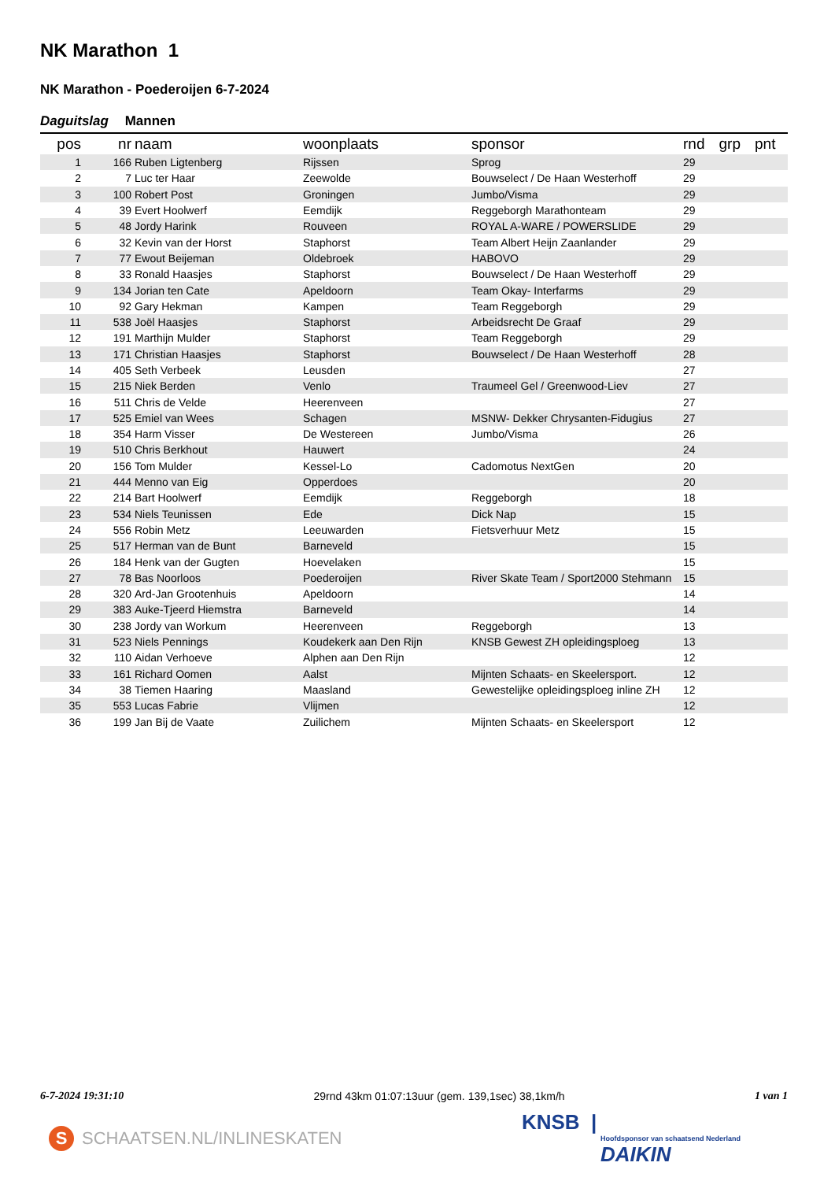NK Marathon 1
NK Marathon - Poederoijen 6-7-2024
Daguitslag Mannen
| pos | nr | naam | woonplaats | sponsor | rnd | grp | pnt |
| --- | --- | --- | --- | --- | --- | --- | --- |
| 1 | 166 | Ruben Ligtenberg | Rijssen | Sprog | 29 | | |
| 2 | 7 | Luc ter Haar | Zeewolde | Bouwselect / De Haan Westerhoff | 29 | | |
| 3 | 100 | Robert Post | Groningen | Jumbo/Visma | 29 | | |
| 4 | 39 | Evert Hoolwerf | Eemdijk | Reggeborgh Marathonteam | 29 | | |
| 5 | 48 | Jordy Harink | Rouveen | ROYAL A-WARE / POWERSLIDE | 29 | | |
| 6 | 32 | Kevin van der Horst | Staphorst | Team Albert Heijn Zaanlander | 29 | | |
| 7 | 77 | Ewout Beijeman | Oldebroek | HABOVO | 29 | | |
| 8 | 33 | Ronald Haasjes | Staphorst | Bouwselect / De Haan Westerhoff | 29 | | |
| 9 | 134 | Jorian ten Cate | Apeldoorn | Team Okay- Interfarms | 29 | | |
| 10 | 92 | Gary Hekman | Kampen | Team Reggeborgh | 29 | | |
| 11 | 538 | Joël Haasjes | Staphorst | Arbeidsrecht De Graaf | 29 | | |
| 12 | 191 | Marthijn Mulder | Staphorst | Team Reggeborgh | 29 | | |
| 13 | 171 | Christian Haasjes | Staphorst | Bouwselect / De Haan Westerhoff | 28 | | |
| 14 | 405 | Seth Verbeek | Leusden | | 27 | | |
| 15 | 215 | Niek Berden | Venlo | Traumeel Gel / Greenwood-Liev | 27 | | |
| 16 | 511 | Chris de Velde | Heerenveen | | 27 | | |
| 17 | 525 | Emiel van Wees | Schagen | MSNW- Dekker Chrysanten-Fidugius | 27 | | |
| 18 | 354 | Harm Visser | De Westereen | Jumbo/Visma | 26 | | |
| 19 | 510 | Chris Berkhout | Hauwert | | 24 | | |
| 20 | 156 | Tom Mulder | Kessel-Lo | Cadomotus NextGen | 20 | | |
| 21 | 444 | Menno van Eig | Opperdoes | | 20 | | |
| 22 | 214 | Bart Hoolwerf | Eemdijk | Reggeborgh | 18 | | |
| 23 | 534 | Niels Teunissen | Ede | Dick Nap | 15 | | |
| 24 | 556 | Robin Metz | Leeuwarden | Fietsverhuur Metz | 15 | | |
| 25 | 517 | Herman van de Bunt | Barneveld | | 15 | | |
| 26 | 184 | Henk van der Gugten | Hoevelaken | | 15 | | |
| 27 | 78 | Bas Noorloos | Poederoijen | River Skate Team / Sport2000 Stehmann | 15 | | |
| 28 | 320 | Ard-Jan Grootenhuis | Apeldoorn | | 14 | | |
| 29 | 383 | Auke-Tjeerd Hiemstra | Barneveld | | 14 | | |
| 30 | 238 | Jordy van Workum | Heerenveen | Reggeborgh | 13 | | |
| 31 | 523 | Niels Pennings | Koudekerk aan Den Rijn | KNSB Gewest ZH opleidingsploeg | 13 | | |
| 32 | 110 | Aidan Verhoeve | Alphen aan Den Rijn | | 12 | | |
| 33 | 161 | Richard Oomen | Aalst | Mijnten Schaats- en Skeelersport. | 12 | | |
| 34 | 38 | Tiemen Haaring | Maasland | Gewestelijke opleidingsploeg inline ZH | 12 | | |
| 35 | 553 | Lucas Fabrie | Vlijmen | | 12 | | |
| 36 | 199 | Jan Bij de Vaate | Zuilichem | Mijnten Schaats- en Skeelersport | 12 | | |
6-7-2024 19:31:10 29rnd 43km 01:07:13uur (gem. 139,1sec) 38,1km/h 1 van 1
S SCHAATSEN.NL/INLINESKATEN
KNSB |
Hoofdsponsor van schaatsend Nederland
DAIKIN